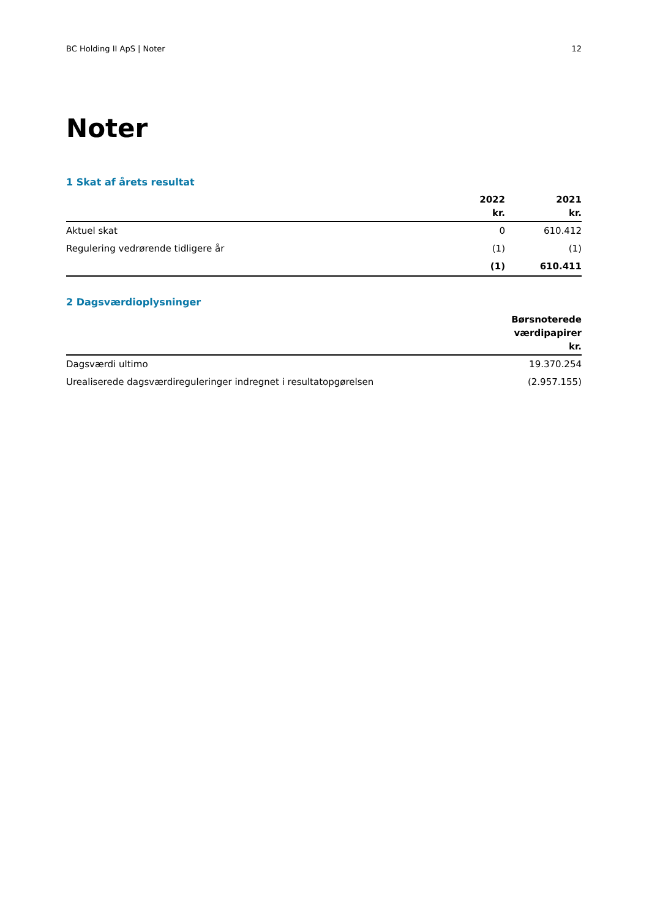BC Holding II ApS | Noter 12
Noter
1 Skat af årets resultat
| | 2022 kr. | 2021 kr. |
| --- | --- | --- |
| Aktuel skat | 0 | 610.412 |
| Regulering vedrørende tidligere år | (1) | (1) |
| | (1) | 610.411 |
2 Dagsværdioplysninger
| | Børsnoterede værdipapirer kr. |
| --- | --- |
| Dagsværdi ultimo | 19.370.254 |
| Urealiserede dagsværdireguleringer indregnet i resultatopgørelsen | (2.957.155) |